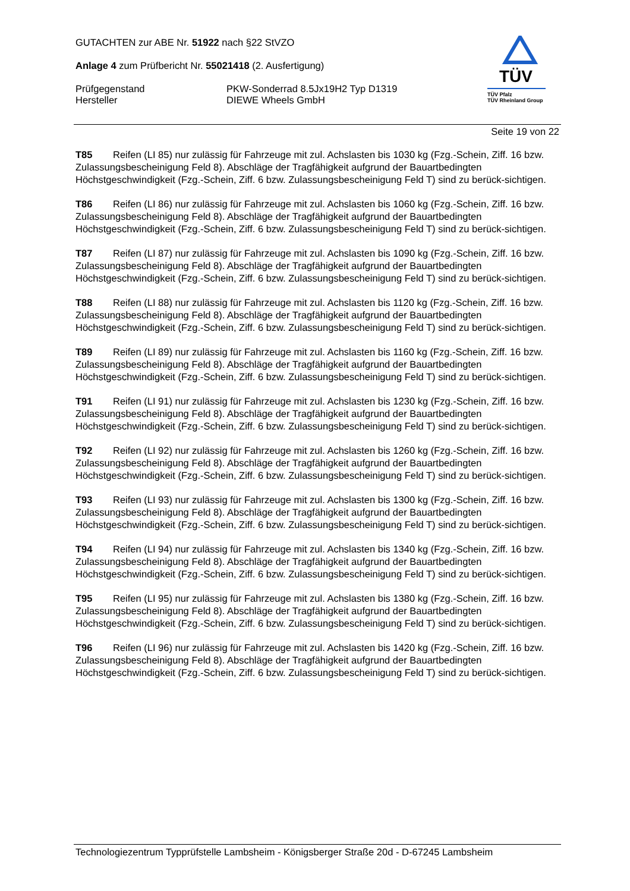GUTACHTEN zur ABE Nr. 51922 nach §22 StVZO
Anlage 4 zum Prüfbericht Nr. 55021418 (2. Ausfertigung)
Prüfgegenstand
Hersteller
PKW-Sonderrad 8.5Jx19H2 Typ D1319
DIEWE Wheels GmbH
TÜV
TÜV Pfalz
TÜV Rheinland Group
Seite 19 von 22
T85 Reifen (LI 85) nur zulässig für Fahrzeuge mit zul. Achslasten bis 1030 kg (Fzg.-Schein, Ziff. 16 bzw. Zulassungsbescheinigung Feld 8). Abschläge der Tragfähigkeit aufgrund der Bauartbedingten Höchstgeschwindigkeit (Fzg.-Schein, Ziff. 6 bzw. Zulassungsbescheinigung Feld T) sind zu berück-sichtigen.
T86 Reifen (LI 86) nur zulässig für Fahrzeuge mit zul. Achslasten bis 1060 kg (Fzg.-Schein, Ziff. 16 bzw. Zulassungsbescheinigung Feld 8). Abschläge der Tragfähigkeit aufgrund der Bauartbedingten Höchstgeschwindigkeit (Fzg.-Schein, Ziff. 6 bzw. Zulassungsbescheinigung Feld T) sind zu berück-sichtigen.
T87 Reifen (LI 87) nur zulässig für Fahrzeuge mit zul. Achslasten bis 1090 kg (Fzg.-Schein, Ziff. 16 bzw. Zulassungsbescheinigung Feld 8). Abschläge der Tragfähigkeit aufgrund der Bauartbedingten Höchstgeschwindigkeit (Fzg.-Schein, Ziff. 6 bzw. Zulassungsbescheinigung Feld T) sind zu berück-sichtigen.
T88 Reifen (LI 88) nur zulässig für Fahrzeuge mit zul. Achslasten bis 1120 kg (Fzg.-Schein, Ziff. 16 bzw. Zulassungsbescheinigung Feld 8). Abschläge der Tragfähigkeit aufgrund der Bauartbedingten Höchstgeschwindigkeit (Fzg.-Schein, Ziff. 6 bzw. Zulassungsbescheinigung Feld T) sind zu berück-sichtigen.
T89 Reifen (LI 89) nur zulässig für Fahrzeuge mit zul. Achslasten bis 1160 kg (Fzg.-Schein, Ziff. 16 bzw. Zulassungsbescheinigung Feld 8). Abschläge der Tragfähigkeit aufgrund der Bauartbedingten Höchstgeschwindigkeit (Fzg.-Schein, Ziff. 6 bzw. Zulassungsbescheinigung Feld T) sind zu berück-sichtigen.
T91 Reifen (LI 91) nur zulässig für Fahrzeuge mit zul. Achslasten bis 1230 kg (Fzg.-Schein, Ziff. 16 bzw. Zulassungsbescheinigung Feld 8). Abschläge der Tragfähigkeit aufgrund der Bauartbedingten Höchstgeschwindigkeit (Fzg.-Schein, Ziff. 6 bzw. Zulassungsbescheinigung Feld T) sind zu berück-sichtigen.
T92 Reifen (LI 92) nur zulässig für Fahrzeuge mit zul. Achslasten bis 1260 kg (Fzg.-Schein, Ziff. 16 bzw. Zulassungsbescheinigung Feld 8). Abschläge der Tragfähigkeit aufgrund der Bauartbedingten Höchstgeschwindigkeit (Fzg.-Schein, Ziff. 6 bzw. Zulassungsbescheinigung Feld T) sind zu berück-sichtigen.
T93 Reifen (LI 93) nur zulässig für Fahrzeuge mit zul. Achslasten bis 1300 kg (Fzg.-Schein, Ziff. 16 bzw. Zulassungsbescheinigung Feld 8). Abschläge der Tragfähigkeit aufgrund der Bauartbedingten Höchstgeschwindigkeit (Fzg.-Schein, Ziff. 6 bzw. Zulassungsbescheinigung Feld T) sind zu berück-sichtigen.
T94 Reifen (LI 94) nur zulässig für Fahrzeuge mit zul. Achslasten bis 1340 kg (Fzg.-Schein, Ziff. 16 bzw. Zulassungsbescheinigung Feld 8). Abschläge der Tragfähigkeit aufgrund der Bauartbedingten Höchstgeschwindigkeit (Fzg.-Schein, Ziff. 6 bzw. Zulassungsbescheinigung Feld T) sind zu berück-sichtigen.
T95 Reifen (LI 95) nur zulässig für Fahrzeuge mit zul. Achslasten bis 1380 kg (Fzg.-Schein, Ziff. 16 bzw. Zulassungsbescheinigung Feld 8). Abschläge der Tragfähigkeit aufgrund der Bauartbedingten Höchstgeschwindigkeit (Fzg.-Schein, Ziff. 6 bzw. Zulassungsbescheinigung Feld T) sind zu berück-sichtigen.
T96 Reifen (LI 96) nur zulässig für Fahrzeuge mit zul. Achslasten bis 1420 kg (Fzg.-Schein, Ziff. 16 bzw. Zulassungsbescheinigung Feld 8). Abschläge der Tragfähigkeit aufgrund der Bauartbedingten Höchstgeschwindigkeit (Fzg.-Schein, Ziff. 6 bzw. Zulassungsbescheinigung Feld T) sind zu berück-sichtigen.
Technologiezentrum Typprüfstelle Lambsheim - Königsberger Straße 20d - D-67245 Lambsheim